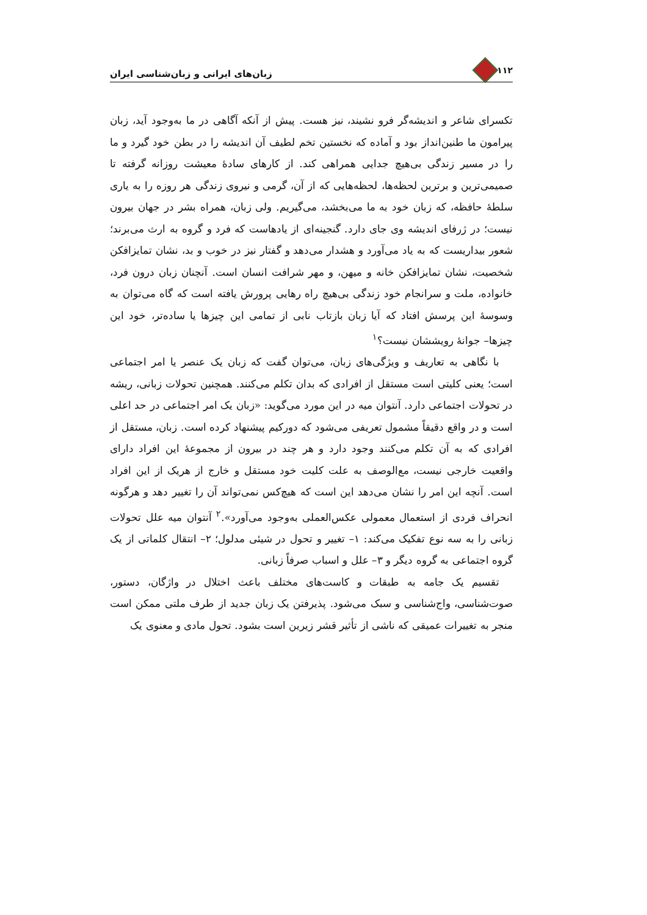۱۱۲ زبان‌های ایرانی و زبان‌شناسی ایران
تکسرای شاعر و اندیشه‌گر فرو نشیند، نیز هست. پیش از آنکه آگاهی در ما به‌وجود آید، زبان پیرامون ما طنین‌انداز بود و آماده که نخستین تخم لطیف آن اندیشه را در بطن خود گیرد و ما را در مسیر زندگی بی‌هیچ جدایی همراهی کند. از کارهای سادهٔ معیشت روزانه گرفته تا صمیمی‌ترین و برترین لحظه‌ها، لحظه‌هایی که از آن، گرمی و نیروی زندگی هر روزه را به یاری سلطهٔ حافظه، که زبان خود به ما می‌بخشد، می‌گیریم. ولی زبان، همراه بشر در جهان بیرون نیست؛ در ژرفای اندیشه وی جای دارد. گنجینه‌ای از یادهاست که فرد و گروه به ارث می‌برند؛ شعور بیداریست که به یاد می‌آورد و هشدار می‌دهد و گفتار نیز در خوب و بد، نشان تمایزافکن شخصیت، نشان تمایزافکن خانه و میهن، و مهر شرافت انسان است. آنچنان زبان درون فرد، خانواده، ملت و سرانجام خود زندگی بی‌هیچ راه رهایی پرورش یافته است که گاه می‌توان به وسوسهٔ این پرسش افتاد که آیا زبان بازتاب نابی از تمامی این چیزها یا ساده‌تر، خود این چیزها– جوانهٔ رویششان نیست؟<sup>۱</sup>
با نگاهی به تعاریف و ویژگی‌های زبان، می‌توان گفت که زبان یک عنصر یا امر اجتماعی است؛ یعنی کلیتی است مستقل از افرادی که بدان تکلم می‌کنند. همچنین تحولات زبانی، ریشه در تحولات اجتماعی دارد. آنتوان میه در این مورد می‌گوید: «زبان یک امر اجتماعی در حد اعلی است و در واقع دقیقاً مشمول تعریفی می‌شود که دورکیم پیشنهاد کرده است. زبان، مستقل از افرادی که به آن تکلم می‌کنند وجود دارد و هر چند در بیرون از مجموعهٔ این افراد دارای واقعیت خارجی نیست، مع‌الوصف به علت کلیت خود مستقل و خارج از هریک از این افراد است. آنچه این امر را نشان می‌دهد این است که هیچ‌کس نمی‌تواند آن را تغییر دهد و هرگونه انحراف فردی از استعمال معمولی عکس‌العملی به‌وجود می‌آورد».<sup>۲</sup> آنتوان میه علل تحولات زبانی را به سه نوع تفکیک می‌کند: ۱– تغییر و تحول در شیئی مدلول؛ ۲– انتقال کلماتی از یک گروه اجتماعی به گروه دیگر و ۳– علل و اسباب صرفاً زبانی.
تقسیم یک جامه به طبقات و کاست‌های مختلف باعث اختلال در واژگان، دستور، صوت‌شناسی، واج‌شناسی و سبک می‌شود. پذیرفتن یک زبان جدید از طرف ملتی ممکن است منجر به تغییرات عمیقی که ناشی از تأثیر قشر زیرین است بشود. تحول مادی و معنوی یک